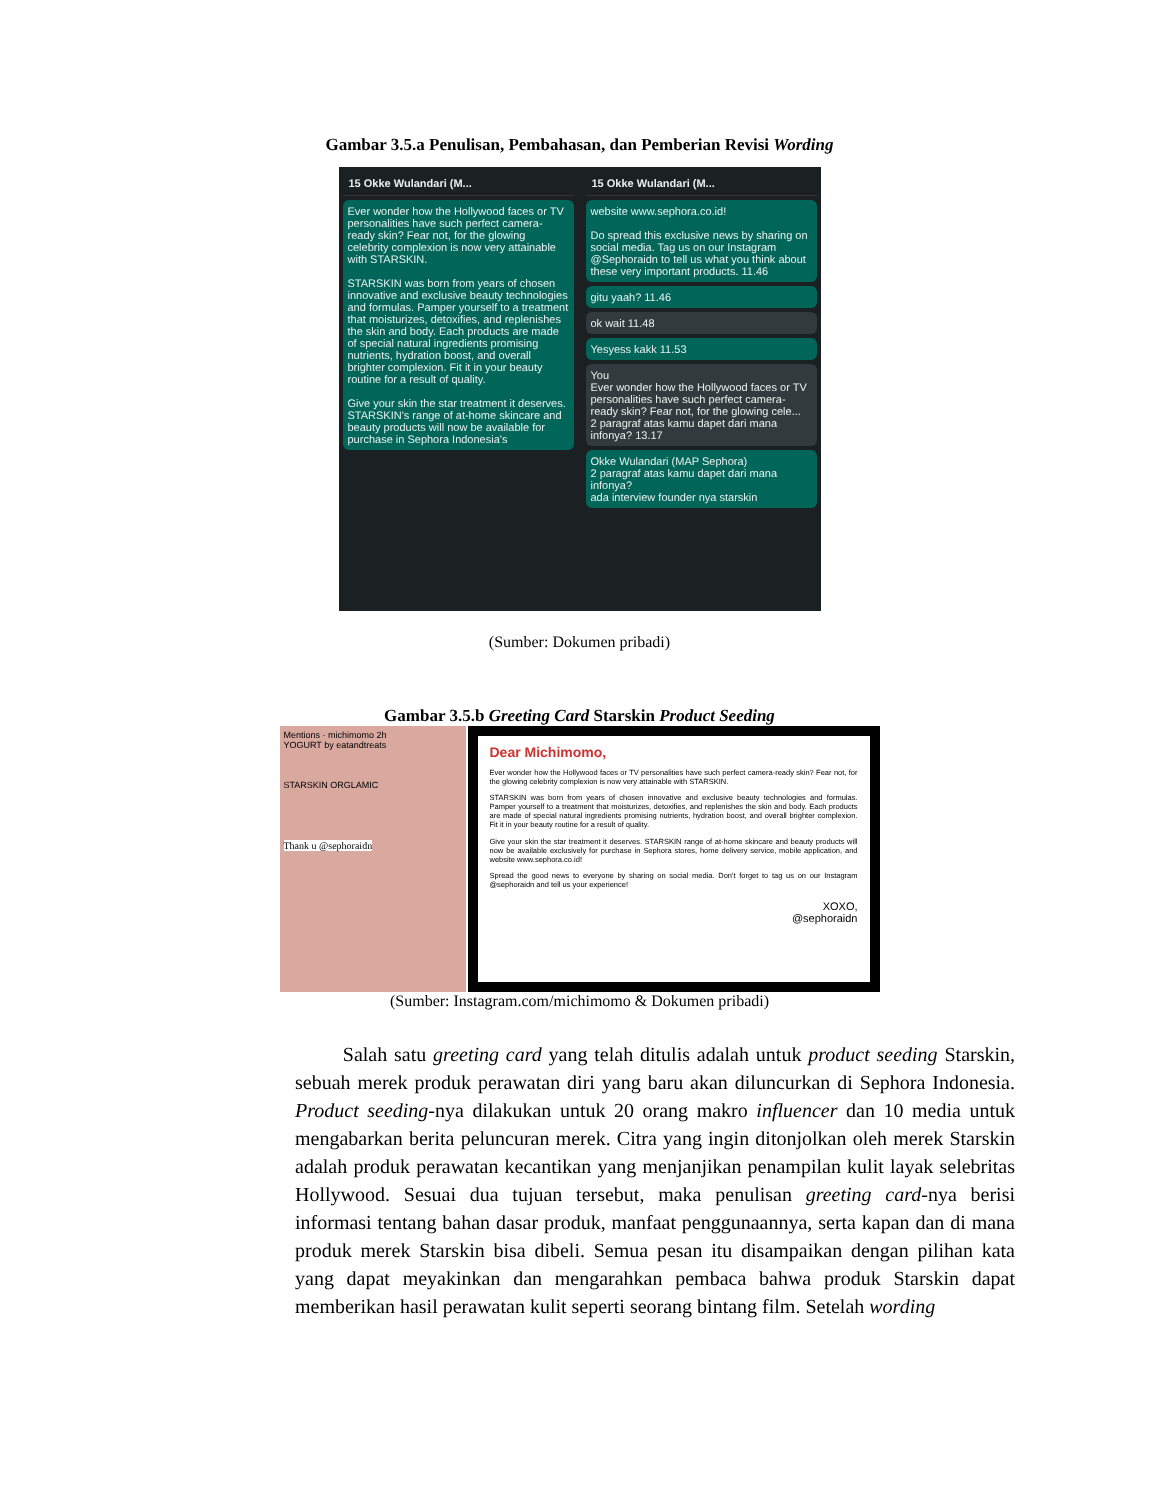Gambar 3.5.a Penulisan, Pembahasan, dan Pemberian Revisi Wording
15 Okke Wulandari (M...
Ever wonder how the Hollywood faces or TV personalities have such perfect camera-ready skin? Fear not, for the glowing celebrity complexion is now very attainable with STARSKIN.
STARSKIN was born from years of chosen innovative and exclusive beauty technologies and formulas. Pamper yourself to a treatment that moisturizes, detoxifies, and replenishes the skin and body. Each products are made of special natural ingredients promising nutrients, hydration boost, and overall brighter complexion. Fit it in your beauty routine for a result of quality.
Give your skin the star treatment it deserves. STARSKIN's range of at-home skincare and beauty products will now be available for purchase in Sephora Indonesia's
15 Okke Wulandari (M...
website www.sephora.co.id!
Do spread this exclusive news by sharing on social media. Tag us on our Instagram @Sephoraidn to tell us what you think about these very important products. 11.46
gitu yaah? 11.46
ok wait 11.48
Yesyess kakk 11.53
You
Ever wonder how the Hollywood faces or TV personalities have such perfect camera-ready skin? Fear not, for the glowing cele...
2 paragraf atas kamu dapet dari mana infonya? 13.17
Okke Wulandari (MAP Sephora)
2 paragraf atas kamu dapet dari mana infonya?
ada interview founder nya starskin
(Sumber: Dokumen pribadi)
Gambar 3.5.b Greeting Card Starskin Product Seeding
Mentions · michimomo 2h
YOGURT by eatandtreats
STARSKIN ORGLAMIC
Thank u @sephoraidn
Dear Michimomo,
Ever wonder how the Hollywood faces or TV personalities have such perfect camera-ready skin? Fear not, for the glowing celebrity complexion is now very attainable with STARSKIN.
STARSKIN was born from years of chosen innovative and exclusive beauty technologies and formulas. Pamper yourself to a treatment that moisturizes, detoxifies, and replenishes the skin and body. Each products are made of special natural ingredients promising nutrients, hydration boost, and overall brighter complexion. Fit it in your beauty routine for a result of quality.
Give your skin the star treatment it deserves. STARSKIN range of at-home skincare and beauty products will now be available exclusively for purchase in Sephora stores, home delivery service, mobile application, and website www.sephora.co.id!
Spread the good news to everyone by sharing on social media. Don't forget to tag us on our Instagram @sephoraidn and tell us your experience!
XOXO,
@sephoraidn
(Sumber: Instagram.com/michimomo & Dokumen pribadi)
Salah satu greeting card yang telah ditulis adalah untuk product seeding Starskin, sebuah merek produk perawatan diri yang baru akan diluncurkan di Sephora Indonesia. Product seeding-nya dilakukan untuk 20 orang makro influencer dan 10 media untuk mengabarkan berita peluncuran merek. Citra yang ingin ditonjolkan oleh merek Starskin adalah produk perawatan kecantikan yang menjanjikan penampilan kulit layak selebritas Hollywood. Sesuai dua tujuan tersebut, maka penulisan greeting card-nya berisi informasi tentang bahan dasar produk, manfaat penggunaannya, serta kapan dan di mana produk merek Starskin bisa dibeli. Semua pesan itu disampaikan dengan pilihan kata yang dapat meyakinkan dan mengarahkan pembaca bahwa produk Starskin dapat memberikan hasil perawatan kulit seperti seorang bintang film. Setelah wording